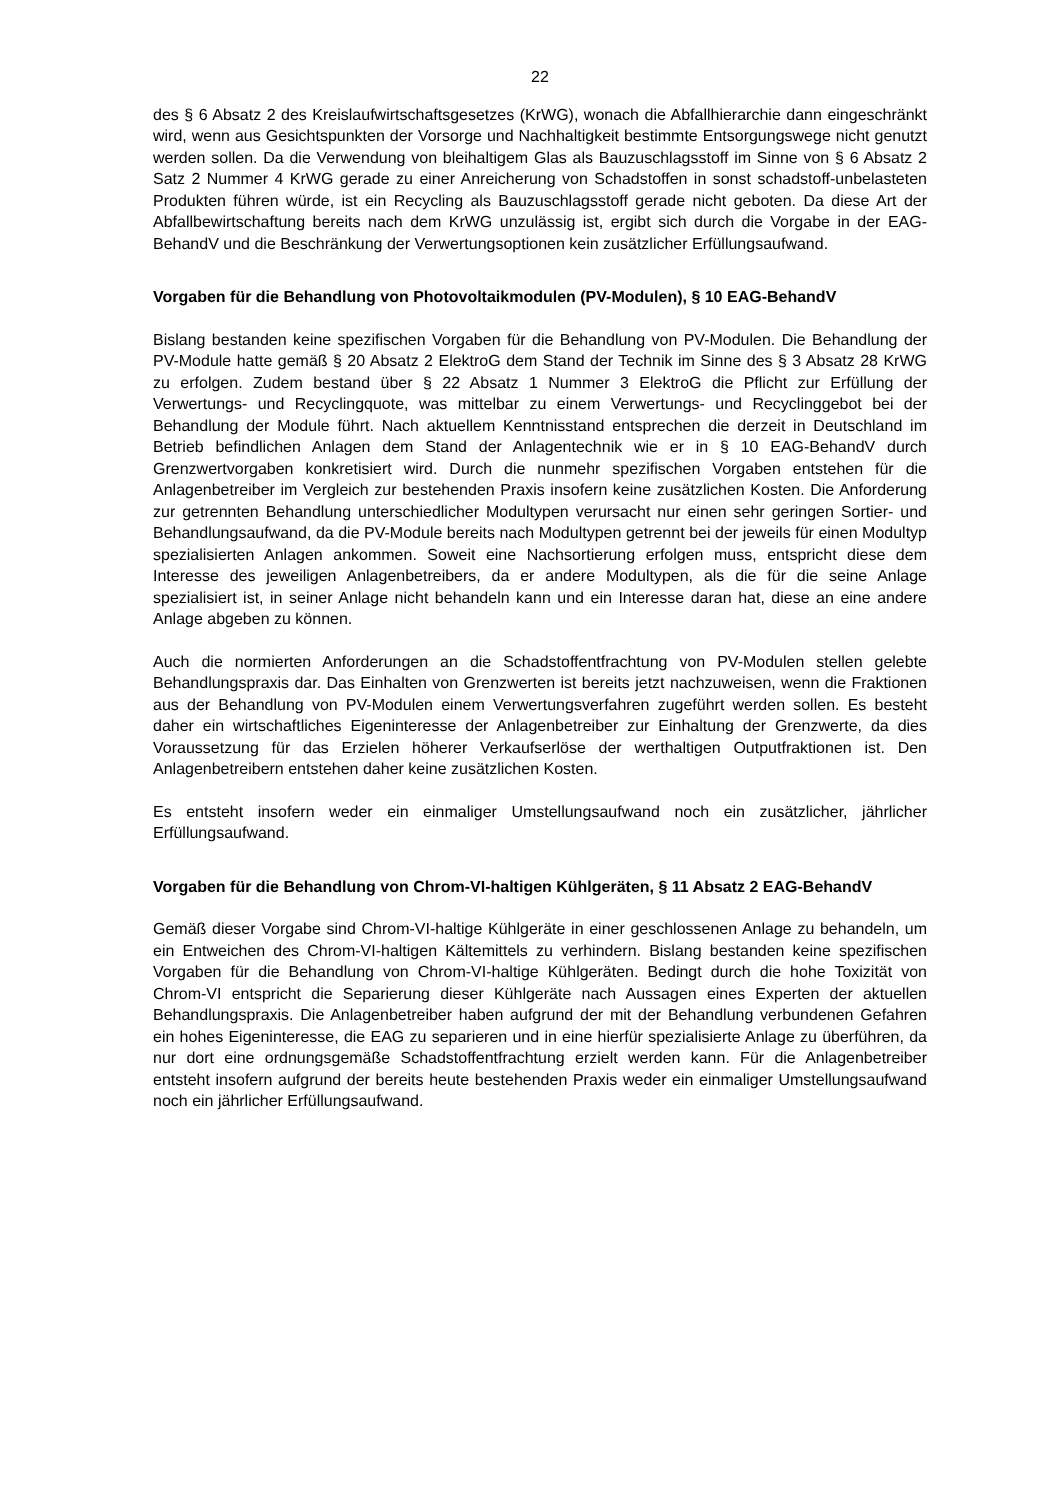22
des § 6 Absatz 2 des Kreislaufwirtschaftsgesetzes (KrWG), wonach die Abfallhierarchie dann eingeschränkt wird, wenn aus Gesichtspunkten der Vorsorge und Nachhaltigkeit bestimmte Entsorgungswege nicht genutzt werden sollen. Da die Verwendung von bleihaltigem Glas als Bauzuschlagsstoff im Sinne von § 6 Absatz 2 Satz 2 Nummer 4 KrWG gerade zu einer Anreicherung von Schadstoffen in sonst schadstoff-unbelasteten Produkten führen würde, ist ein Recycling als Bauzuschlagsstoff gerade nicht geboten. Da diese Art der Abfallbewirtschaftung bereits nach dem KrWG unzulässig ist, ergibt sich durch die Vorgabe in der EAG-BehandV und die Beschränkung der Verwertungsoptionen kein zusätzlicher Erfüllungsaufwand.
Vorgaben für die Behandlung von Photovoltaikmodulen (PV-Modulen), § 10 EAG-BehandV
Bislang bestanden keine spezifischen Vorgaben für die Behandlung von PV-Modulen. Die Behandlung der PV-Module hatte gemäß § 20 Absatz 2 ElektroG dem Stand der Technik im Sinne des § 3 Absatz 28 KrWG zu erfolgen. Zudem bestand über § 22 Absatz 1 Nummer 3 ElektroG die Pflicht zur Erfüllung der Verwertungs- und Recyclingquote, was mittelbar zu einem Verwertungs- und Recyclinggebot bei der Behandlung der Module führt. Nach aktuellem Kenntnisstand entsprechen die derzeit in Deutschland im Betrieb befindlichen Anlagen dem Stand der Anlagentechnik wie er in § 10 EAG-BehandV durch Grenzwertvorgaben konkretisiert wird. Durch die nunmehr spezifischen Vorgaben entstehen für die Anlagenbetreiber im Vergleich zur bestehenden Praxis insofern keine zusätzlichen Kosten. Die Anforderung zur getrennten Behandlung unterschiedlicher Modultypen verursacht nur einen sehr geringen Sortier- und Behandlungsaufwand, da die PV-Module bereits nach Modultypen getrennt bei der jeweils für einen Modultyp spezialisierten Anlagen ankommen. Soweit eine Nachsortierung erfolgen muss, entspricht diese dem Interesse des jeweiligen Anlagenbetreibers, da er andere Modultypen, als die für die seine Anlage spezialisiert ist, in seiner Anlage nicht behandeln kann und ein Interesse daran hat, diese an eine andere Anlage abgeben zu können.
Auch die normierten Anforderungen an die Schadstoffentfrachtung von PV-Modulen stellen gelebte Behandlungspraxis dar. Das Einhalten von Grenzwerten ist bereits jetzt nachzuweisen, wenn die Fraktionen aus der Behandlung von PV-Modulen einem Verwertungsverfahren zugeführt werden sollen. Es besteht daher ein wirtschaftliches Eigeninteresse der Anlagenbetreiber zur Einhaltung der Grenzwerte, da dies Voraussetzung für das Erzielen höherer Verkaufserlöse der werthaltigen Outputfraktionen ist. Den Anlagenbetreibern entstehen daher keine zusätzlichen Kosten.
Es entsteht insofern weder ein einmaliger Umstellungsaufwand noch ein zusätzlicher, jährlicher Erfüllungsaufwand.
Vorgaben für die Behandlung von Chrom-VI-haltigen Kühlgeräten, § 11 Absatz 2 EAG-BehandV
Gemäß dieser Vorgabe sind Chrom-VI-haltige Kühlgeräte in einer geschlossenen Anlage zu behandeln, um ein Entweichen des Chrom-VI-haltigen Kältemittels zu verhindern. Bislang bestanden keine spezifischen Vorgaben für die Behandlung von Chrom-VI-haltige Kühlgeräten. Bedingt durch die hohe Toxizität von Chrom-VI entspricht die Separierung dieser Kühlgeräte nach Aussagen eines Experten der aktuellen Behandlungspraxis. Die Anlagenbetreiber haben aufgrund der mit der Behandlung verbundenen Gefahren ein hohes Eigeninteresse, die EAG zu separieren und in eine hierfür spezialisierte Anlage zu überführen, da nur dort eine ordnungsgemäße Schadstoffentfrachtung erzielt werden kann. Für die Anlagenbetreiber entsteht insofern aufgrund der bereits heute bestehenden Praxis weder ein einmaliger Umstellungsaufwand noch ein jährlicher Erfüllungsaufwand.